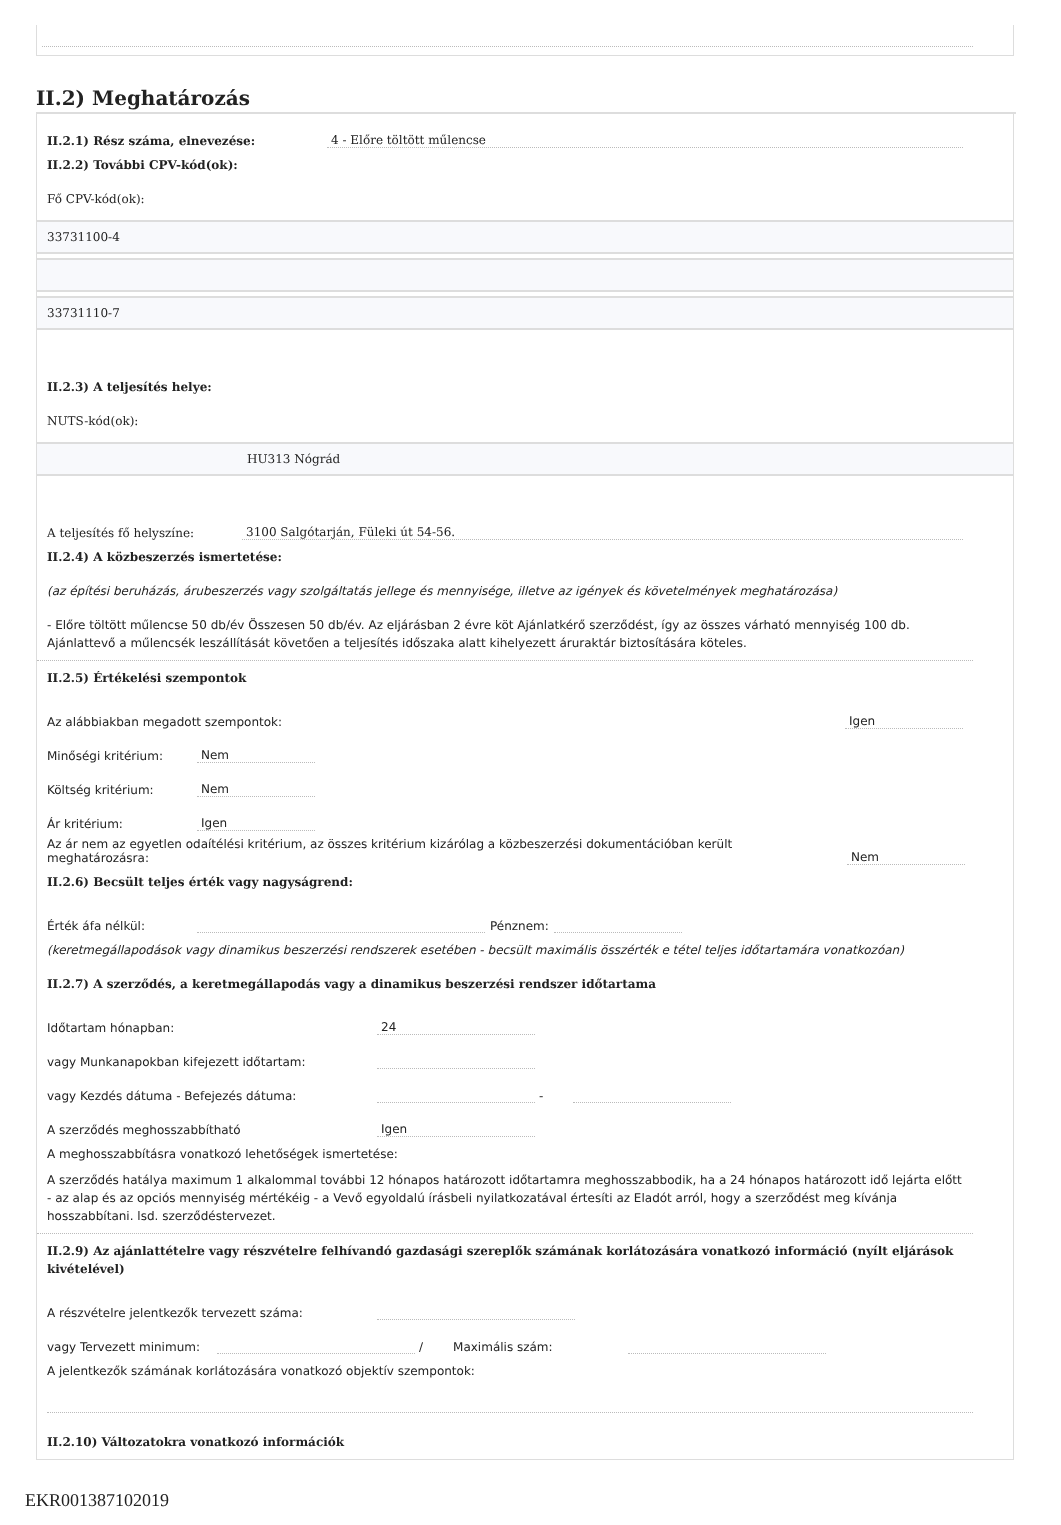II.2) Meghatározás
II.2.1) Rész száma, elnevezése: 4 - Előre töltött műlencse
II.2.2) További CPV-kód(ok):
Fő CPV-kód(ok):
33731100-4
33731110-7
II.2.3) A teljesítés helye:
NUTS-kód(ok):
HU313 Nógrád
A teljesítés fő helyszíne: 3100 Salgótarján, Füleki út 54-56.
II.2.4) A közbeszerzés ismertetése:
(az építési beruházás, árubeszerzés vagy szolgáltatás jellege és mennyisége, illetve az igények és követelmények meghatározása)
- Előre töltött műlencse 50 db/év Összesen 50 db/év. Az eljárásban 2 évre köt Ajánlatkérő szerződést, így az összes várható mennyiség 100 db. Ajánlattevő a műlencsék leszállítását követően a teljesítés időszaka alatt kihelyezett áruraktár biztosítására köteles.
II.2.5) Értékelési szempontok
Az alábbiakban megadott szempontok: Igen
Minőségi kritérium: Nem
Költség kritérium: Nem
Ár kritérium: Igen
Az ár nem az egyetlen odaítélési kritérium, az összes kritérium kizárólag a közbeszerzési dokumentációban került meghatározásra: Nem
II.2.6) Becsült teljes érték vagy nagyságrend:
Érték áfa nélkül: Pénznem:
(keretmegállapodások vagy dinamikus beszerzési rendszerek esetében - becsült maximális összérték e tétel teljes időtartamára vonatkozóan)
II.2.7) A szerződés, a keretmegállapodás vagy a dinamikus beszerzési rendszer időtartama
Időtartam hónapban: 24
vagy Munkanapokban kifejezett időtartam:
vagy Kezdés dátuma - Befejezés dátuma: -
A szerződés meghosszabbítható Igen
A meghosszabbításra vonatkozó lehetőségek ismertetése:
A szerződés hatálya maximum 1 alkalommal további 12 hónapos határozott időtartamra meghosszabbodik, ha a 24 hónapos határozott idő lejárta előtt - az alap és az opciós mennyiség mértékéig - a Vevő egyoldalú írásbeli nyilatkozatával értesíti az Eladót arról, hogy a szerződést meg kívánja hosszabbítani. lsd. szerződéstervezet.
II.2.9) Az ajánlattételre vagy részvételre felhívandó gazdasági szereplők számának korlátozására vonatkozó információ (nyílt eljárások kivételével)
A részvételre jelentkezők tervezett száma:
vagy Tervezett minimum: / Maximális szám:
A jelentkezők számának korlátozására vonatkozó objektív szempontok:
II.2.10) Változatokra vonatkozó információk
EKR001387102019